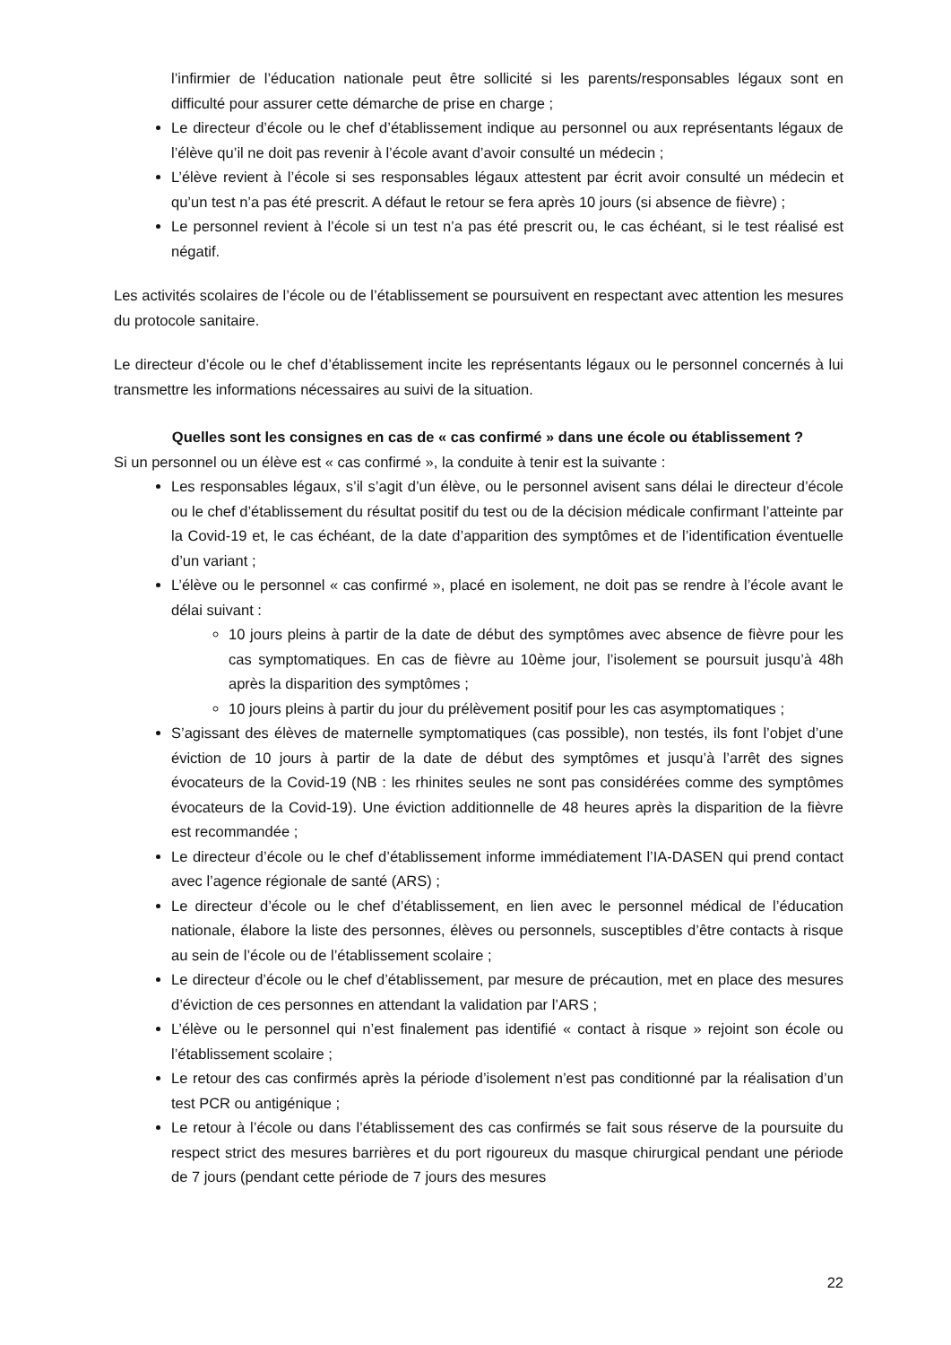l’infirmier de l’éducation nationale peut être sollicité si les parents/responsables légaux sont en difficulté pour assurer cette démarche de prise en charge ;
Le directeur d’école ou le chef d’établissement indique au personnel ou aux représentants légaux de l’élève qu’il ne doit pas revenir à l’école avant d’avoir consulté un médecin ;
L’élève revient à l’école si ses responsables légaux attestent par écrit avoir consulté un médecin et qu’un test n’a pas été prescrit. A défaut le retour se fera après 10 jours (si absence de fièvre) ;
Le personnel revient à l’école si un test n’a pas été prescrit ou, le cas échéant, si le test réalisé est négatif.
Les activités scolaires de l’école ou de l’établissement se poursuivent en respectant avec attention les mesures du protocole sanitaire.
Le directeur d’école ou le chef d’établissement incite les représentants légaux ou le personnel concernés à lui transmettre les informations nécessaires au suivi de la situation.
Quelles sont les consignes en cas de « cas confirmé » dans une école ou établissement ?
Si un personnel ou un élève est « cas confirmé », la conduite à tenir est la suivante :
Les responsables légaux, s’il s’agit d’un élève, ou le personnel avisent sans délai le directeur d’école ou le chef d’établissement du résultat positif du test ou de la décision médicale confirmant l’atteinte par la Covid-19 et, le cas échéant, de la date d’apparition des symptômes et de l’identification éventuelle d’un variant ;
L’élève ou le personnel « cas confirmé », placé en isolement, ne doit pas se rendre à l’école avant le délai suivant :
10 jours pleins à partir de la date de début des symptômes avec absence de fièvre pour les cas symptomatiques. En cas de fièvre au 10ème jour, l’isolement se poursuit jusqu’à 48h après la disparition des symptômes ;
10 jours pleins à partir du jour du prélèvement positif pour les cas asymptomatiques ;
S’agissant des élèves de maternelle symptomatiques (cas possible), non testés, ils font l’objet d’une éviction de 10 jours à partir de la date de début des symptômes et jusqu’à l’arrêt des signes évocateurs de la Covid-19 (NB : les rhinites seules ne sont pas considérées comme des symptômes évocateurs de la Covid-19). Une éviction additionnelle de 48 heures après la disparition de la fièvre est recommandée ;
Le directeur d’école ou le chef d’établissement informe immédiatement l’IA-DASEN qui prend contact avec l’agence régionale de santé (ARS) ;
Le directeur d’école ou le chef d’établissement, en lien avec le personnel médical de l’éducation nationale, élabore la liste des personnes, élèves ou personnels, susceptibles d’être contacts à risque au sein de l’école ou de l’établissement scolaire ;
Le directeur d’école ou le chef d’établissement, par mesure de précaution, met en place des mesures d’éviction de ces personnes en attendant la validation par l’ARS ;
L’élève ou le personnel qui n’est finalement pas identifié « contact à risque » rejoint son école ou l’établissement scolaire ;
Le retour des cas confirmés après la période d’isolement n’est pas conditionné par la réalisation d’un test PCR ou antigénique ;
Le retour à l’école ou dans l’établissement des cas confirmés se fait sous réserve de la poursuite du respect strict des mesures barrières et du port rigoureux du masque chirurgical pendant une période de 7 jours (pendant cette période de 7 jours des mesures
22